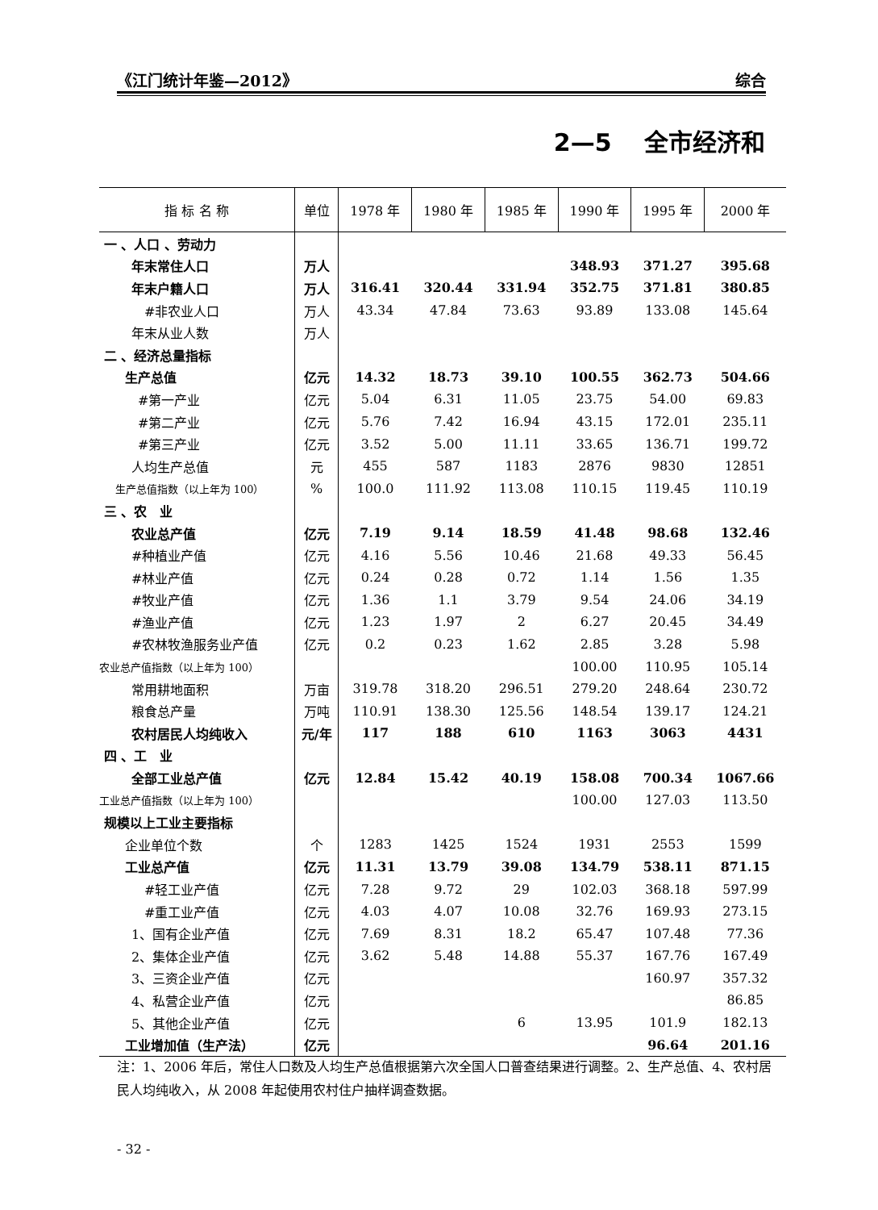《江门统计年鉴—2012》 综合
2—5　 全市经济和
| 指 标 名 称 | 单位 | 1978 年 | 1980 年 | 1985 年 | 1990 年 | 1995 年 | 2000 年 |
| --- | --- | --- | --- | --- | --- | --- | --- |
| 一 、人口 、劳动力 | | | | | | | |
| 年末常住人口 | 万人 | | | | 348.93 | 371.27 | 395.68 |
| 年末户籍人口 | 万人 | 316.41 | 320.44 | 331.94 | 352.75 | 371.81 | 380.85 |
| #非农业人口 | 万人 | 43.34 | 47.84 | 73.63 | 93.89 | 133.08 | 145.64 |
| 年末从业人数 | 万人 | | | | | | |
| 二 、经济总量指标 | | | | | | | |
| 生产总值 | 亿元 | 14.32 | 18.73 | 39.10 | 100.55 | 362.73 | 504.66 |
| #第一产业 | 亿元 | 5.04 | 6.31 | 11.05 | 23.75 | 54.00 | 69.83 |
| #第二产业 | 亿元 | 5.76 | 7.42 | 16.94 | 43.15 | 172.01 | 235.11 |
| #第三产业 | 亿元 | 3.52 | 5.00 | 11.11 | 33.65 | 136.71 | 199.72 |
| 人均生产总值 | 元 | 455 | 587 | 1183 | 2876 | 9830 | 12851 |
| 生产总值指数（以上年为 100） | % | 100.0 | 111.92 | 113.08 | 110.15 | 119.45 | 110.19 |
| 三 、农 业 | | | | | | | |
| 农业总产值 | 亿元 | 7.19 | 9.14 | 18.59 | 41.48 | 98.68 | 132.46 |
| #种植业产值 | 亿元 | 4.16 | 5.56 | 10.46 | 21.68 | 49.33 | 56.45 |
| #林业产值 | 亿元 | 0.24 | 0.28 | 0.72 | 1.14 | 1.56 | 1.35 |
| #牧业产值 | 亿元 | 1.36 | 1.1 | 3.79 | 9.54 | 24.06 | 34.19 |
| #渔业产值 | 亿元 | 1.23 | 1.97 | 2 | 6.27 | 20.45 | 34.49 |
| #农林牧渔服务业产值 | 亿元 | 0.2 | 0.23 | 1.62 | 2.85 | 3.28 | 5.98 |
| 农业总产值指数（以上年为 100） | | | | | 100.00 | 110.95 | 105.14 |
| 常用耕地面积 | 万亩 | 319.78 | 318.20 | 296.51 | 279.20 | 248.64 | 230.72 |
| 粮食总产量 | 万吨 | 110.91 | 138.30 | 125.56 | 148.54 | 139.17 | 124.21 |
| 农村居民人均纯收入 | 元/年 | 117 | 188 | 610 | 1163 | 3063 | 4431 |
| 四 、工 业 | | | | | | | |
| 全部工业总产值 | 亿元 | 12.84 | 15.42 | 40.19 | 158.08 | 700.34 | 1067.66 |
| 工业总产值指数（以上年为 100） | | | | | 100.00 | 127.03 | 113.50 |
| 规模以上工业主要指标 | | | | | | | |
| 企业单位个数 | 个 | 1283 | 1425 | 1524 | 1931 | 2553 | 1599 |
| 工业总产值 | 亿元 | 11.31 | 13.79 | 39.08 | 134.79 | 538.11 | 871.15 |
| #轻工业产值 | 亿元 | 7.28 | 9.72 | 29 | 102.03 | 368.18 | 597.99 |
| #重工业产值 | 亿元 | 4.03 | 4.07 | 10.08 | 32.76 | 169.93 | 273.15 |
| 1、国有企业产值 | 亿元 | 7.69 | 8.31 | 18.2 | 65.47 | 107.48 | 77.36 |
| 2、集体企业产值 | 亿元 | 3.62 | 5.48 | 14.88 | 55.37 | 167.76 | 167.49 |
| 3、三资企业产值 | 亿元 | | | | | 160.97 | 357.32 |
| 4、私营企业产值 | 亿元 | | | | | | 86.85 |
| 5、其他企业产值 | 亿元 | | | 6 | 13.95 | 101.9 | 182.13 |
| 工业增加值（生产法） | 亿元 | | | | | 96.64 | 201.16 |
注：1、2006 年后，常住人口数及人均生产总值根据第六次全国人口普查结果进行调整。2、生产总值、4、农村居民人均纯收入，从 2008 年起使用农村住户抽样调查数据。
- 32 -